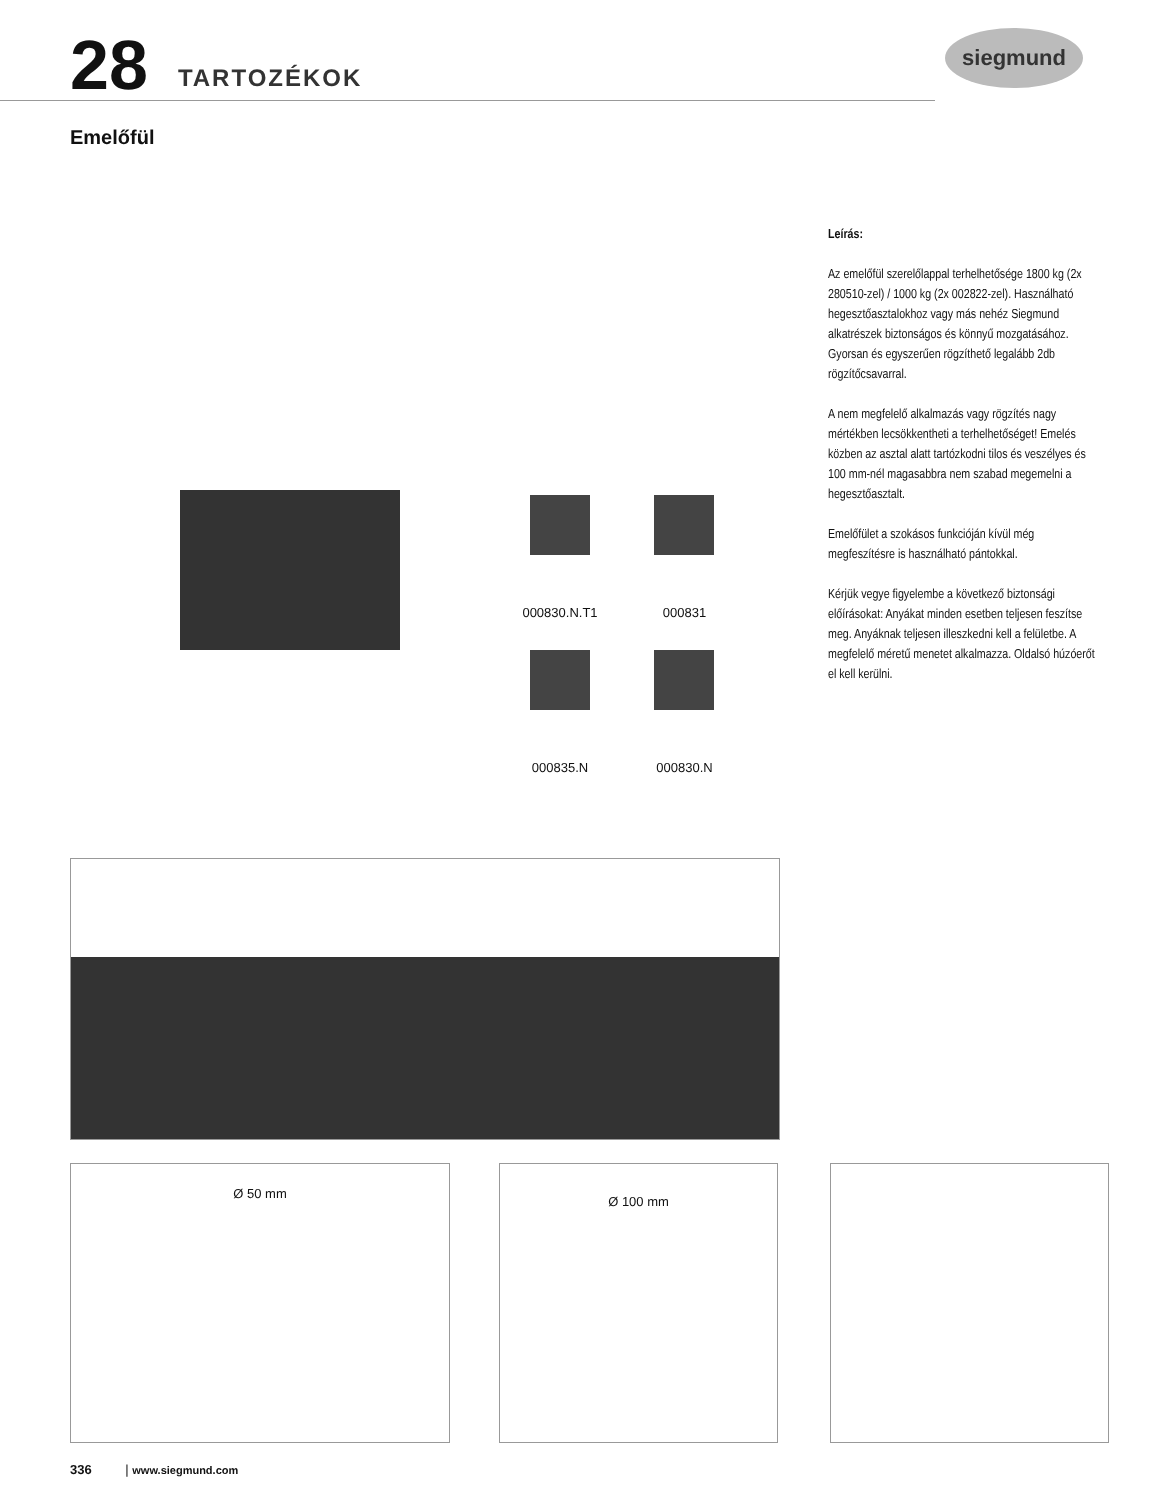28 TARTOZÉKOK
siegmund
Emelőfül
000830.N.T1 000831 000835.N 000830.N
Leírás:
Az emelőfül szerelőlappal terhelhetősége 1800 kg (2x 280510-zel) / 1000 kg (2x 002822-zel). Használható hegesztőasztalokhoz vagy más nehéz Siegmund alkatrészek biztonságos és könnyű mozgatásához. Gyorsan és egyszerűen rögzíthető legalább 2db rögzítőcsavarral.
A nem megfelelő alkalmazás vagy rögzítés nagy mértékben lecsökkentheti a terhelhetőséget! Emelés közben az asztal alatt tartózkodni tilos és veszélyes és 100 mm-nél magasabbra nem szabad megemelni a hegesztőasztalt.
Emelőfület a szokásos funkcióján kívül még megfeszítésre is használható pántokkal.
Kérjük vegye figyelembe a következő biztonsági előírásokat: Anyákat minden esetben teljesen feszítse meg. Anyáknak teljesen illeszkedni kell a felületbe. A megfelelő méretű menetet alkalmazza. Oldalsó húzóerőt el kell kerülni.
Ø 50 mm Ø 100 mm
336 | www.siegmund.com